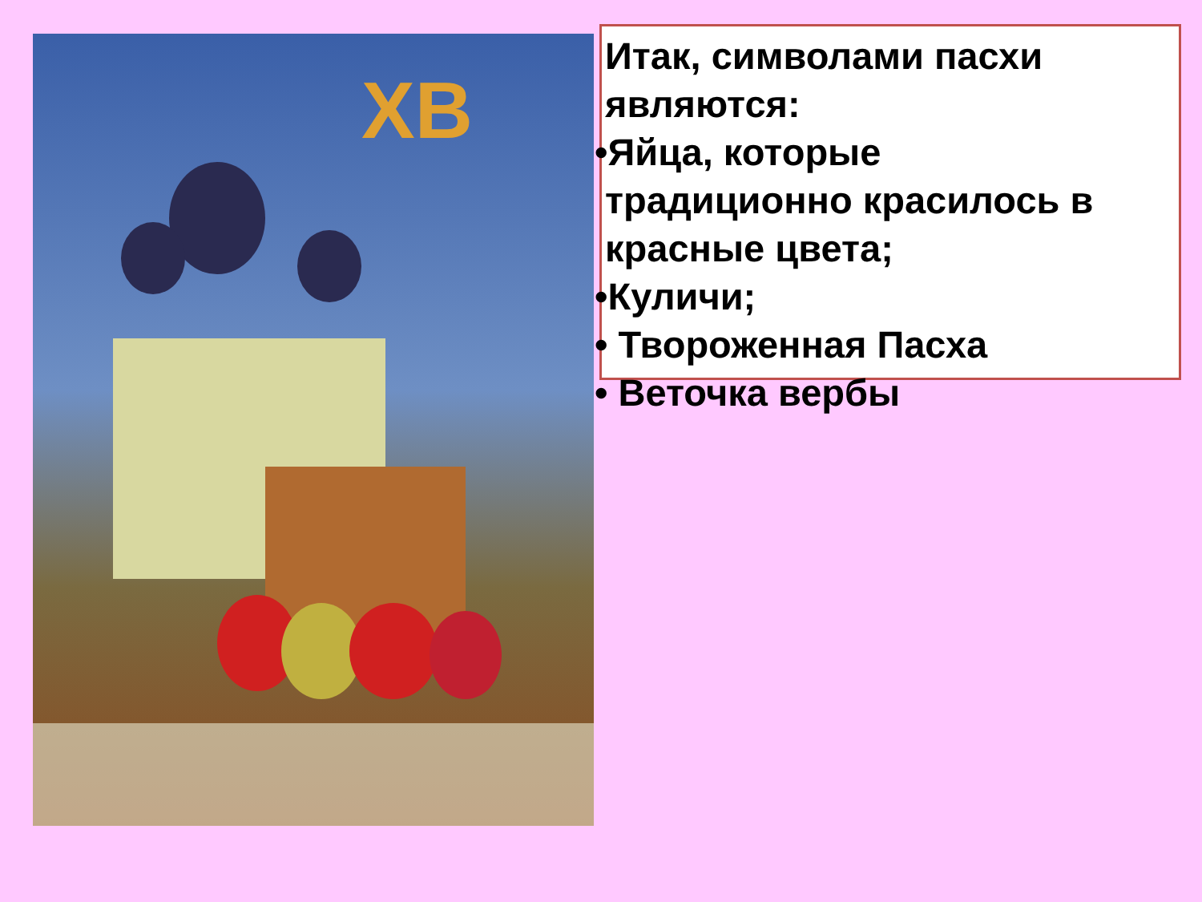ХВ
Итак, символами пасхи
являются:
•Яйца, которые
традиционно красилось в
красные цвета;
•Куличи;
• Твороженная Пасха
• Веточка вербы